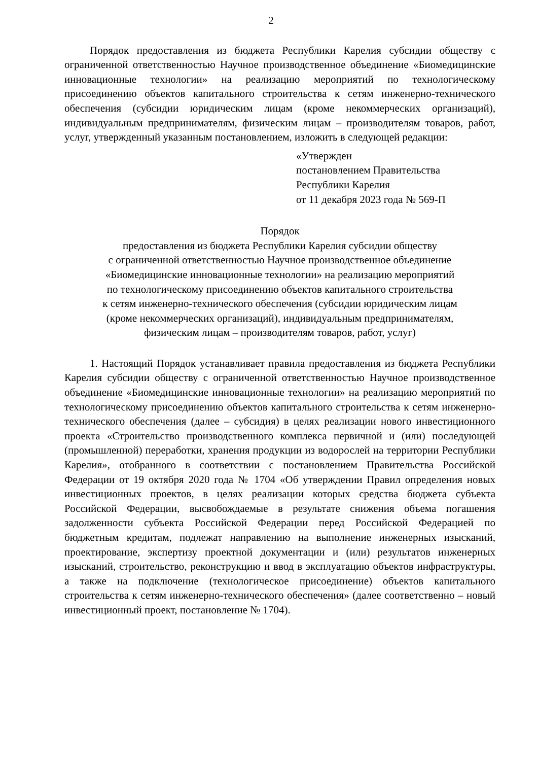2
Порядок предоставления из бюджета Республики Карелия субсидии обществу с ограниченной ответственностью Научное производственное объединение «Биомедицинские инновационные технологии» на реализацию мероприятий по технологическому присоединению объектов капитального строительства к сетям инженерно-технического обеспечения (субсидии юридическим лицам (кроме некоммерческих организаций), индивидуальным предпринимателям, физическим лицам – производителям товаров, работ, услуг, утвержденный указанным постановлением, изложить в следующей редакции:
«Утвержден
постановлением Правительства
Республики Карелия
от 11 декабря 2023 года № 569-П
Порядок
предоставления из бюджета Республики Карелия субсидии обществу
с ограниченной ответственностью Научное производственное объединение
«Биомедицинские инновационные технологии» на реализацию мероприятий
по технологическому присоединению объектов капитального строительства
к сетям инженерно-технического обеспечения (субсидии юридическим лицам
(кроме некоммерческих организаций), индивидуальным предпринимателям,
физическим лицам – производителям товаров, работ, услуг)
1. Настоящий Порядок устанавливает правила предоставления из бюджета Республики Карелия субсидии обществу с ограниченной ответственностью Научное производственное объединение «Биомедицинские инновационные технологии» на реализацию мероприятий по технологическому присоединению объектов капитального строительства к сетям инженерно-технического обеспечения (далее – субсидия) в целях реализации нового инвестиционного проекта «Строительство производственного комплекса первичной и (или) последующей (промышленной) переработки, хранения продукции из водорослей на территории Республики Карелия», отобранного в соответствии с постановлением Правительства Российской Федерации от 19 октября 2020 года № 1704 «Об утверждении Правил определения новых инвестиционных проектов, в целях реализации которых средства бюджета субъекта Российской Федерации, высвобождаемые в результате снижения объема погашения задолженности субъекта Российской Федерации перед Российской Федерацией по бюджетным кредитам, подлежат направлению на выполнение инженерных изысканий, проектирование, экспертизу проектной документации и (или) результатов инженерных изысканий, строительство, реконструкцию и ввод в эксплуатацию объектов инфраструктуры, а также на подключение (технологическое присоединение) объектов капитального строительства к сетям инженерно-технического обеспечения» (далее соответственно – новый инвестиционный проект, постановление № 1704).